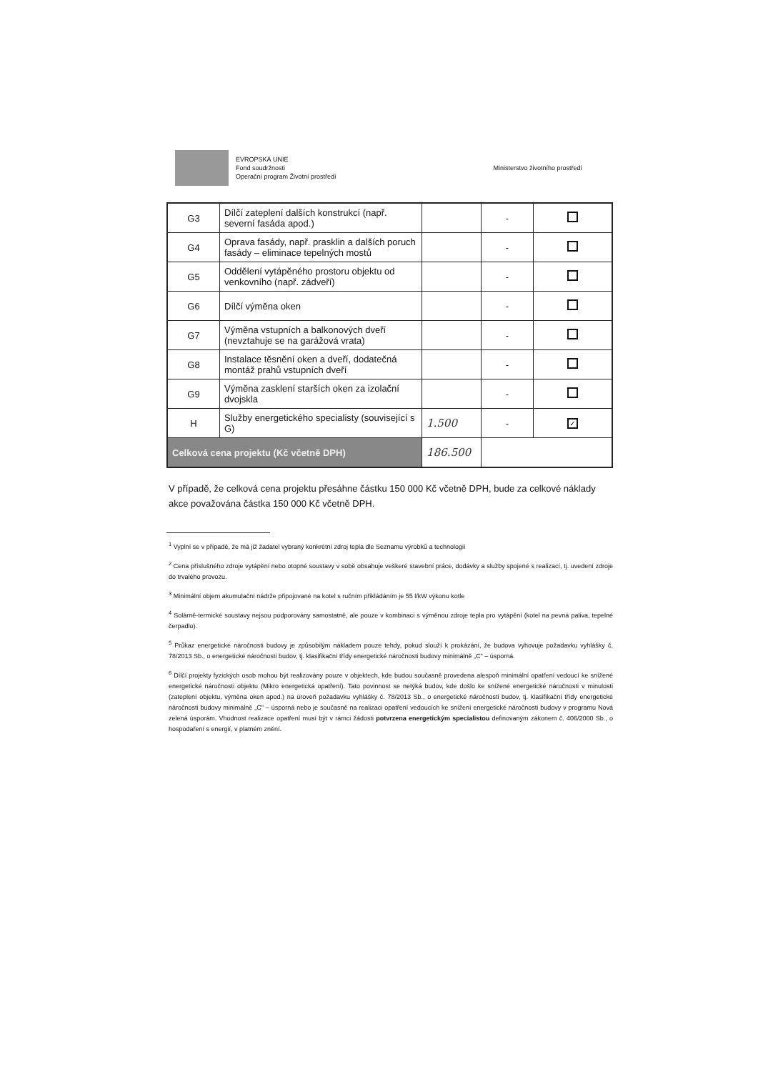EVROPSKÁ UNIE
Fond soudržnosti
Operační program Životní prostředí
Ministerstvo životního prostředí
| G3 | Dílčí zateplení dalších konstrukcí (např. severní fasáda apod.) | | - | |
| G4 | Oprava fasády, např. prasklin a dalších poruch fasády – eliminace tepelných mostů | | - | |
| G5 | Oddělení vytápěného prostoru objektu od venkovního (např. zádveří) | | - | |
| G6 | Dílčí výměna oken | | - | |
| G7 | Výměna vstupních a balkonových dveří (nevztahuje se na garážová vrata) | | - | |
| G8 | Instalace těsnění oken a dveří, dodatečná montáž prahů vstupních dveří | | - | |
| G9 | Výměna zasklení starších oken za izolační dvojskla | | - | |
| H | Služby energetického specialisty (související s G) | 1.500 | - | ✓ |
| Celková cena projektu (Kč včetně DPH) | | 186.500 | | |
V případě, že celková cena projektu přesáhne částku 150 000 Kč včetně DPH, bude za celkové náklady akce považována částka 150 000 Kč včetně DPH.
<sup>1</sup> Vyplní se v případě, že má již žadatel vybraný konkrétní zdroj tepla dle Seznamu výrobků a technologií
<sup>2</sup> Cena příslušného zdroje vytápění nebo otopné soustavy v sobě obsahuje veškeré stavební práce, dodávky a služby spojené s realizací, tj. uvedení zdroje do trvalého provozu.
<sup>3</sup> Minimální objem akumulační nádrže připojované na kotel s ručním přikládáním je 55 l/kW výkonu kotle
<sup>4</sup> Solárně-termické soustavy nejsou podporovány samostatně, ale pouze v kombinaci s výměnou zdroje tepla pro vytápění (kotel na pevná paliva, tepelné čerpadlo).
<sup>5</sup> Průkaz energetické náročnosti budovy je způsobilým nákladem pouze tehdy, pokud slouží k prokázání, že budova vyhovuje požadavku vyhlášky č. 78/2013 Sb., o energetické náročnosti budov, tj. klasifikační třídy energetické náročnosti budovy minimálně „C" – úsporná.
<sup>6</sup> Dílčí projekty fyzických osob mohou být realizovány pouze v objektech, kde budou současně provedena alespoň minimální opatření vedoucí ke snížené energetické náročnosti objektu (Mikro energetická opatření). Tato povinnost se netýká budov, kde došlo ke snížené energetické náročnosti v minulosti (zateplení objektu, výměna oken apod.) na úroveň požadavku vyhlášky č. 78/2013 Sb., o energetické náročnosti budov, tj. klasifikační třídy energetické náročnosti budovy minimálně „C" – úsporná nebo je současně na realizaci opatření vedoucích ke snížení energetické náročnosti budovy v programu Nová zelená úsporám. Vhodnost realizace opatření musí být v rámci žádosti potvrzena energetickým specialistou definovaným zákonem č. 406/2000 Sb., o hospodaření s energií, v platném znění.